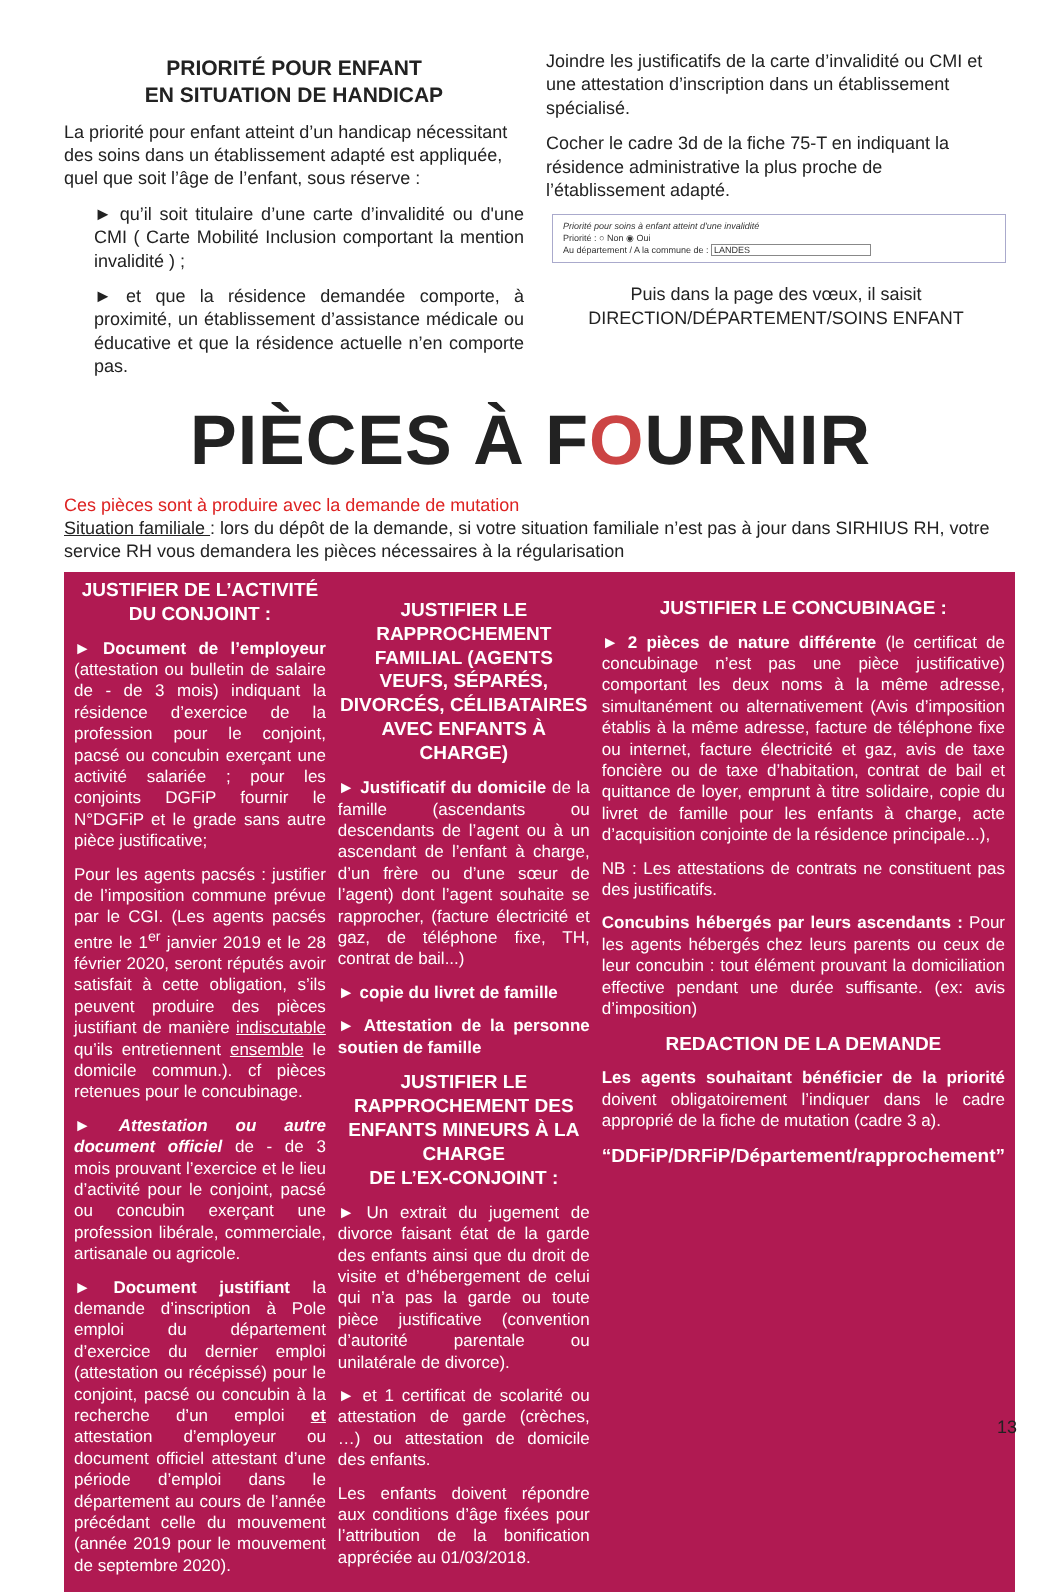PRIORITÉ POUR ENFANT
EN SITUATION DE HANDICAP
La priorité pour enfant atteint d’un handicap nécessitant des soins dans un établissement adapté est appliquée, quel que soit l’âge de l’enfant, sous réserve :
► qu’il soit titulaire d’une carte d’invalidité ou d'une CMI ( Carte Mobilité Inclusion comportant la mention invalidité ) ;
► et que la résidence demandée comporte, à proximité, un établissement d’assistance médicale ou éducative et que la résidence actuelle n’en comporte pas.
Joindre les justificatifs de la carte d’invalidité ou CMI et une attestation d’inscription dans un établissement spécialisé.
Cocher le cadre 3d de la fiche 75-T en indiquant la résidence administrative la plus proche de l’établissement adapté.
Priorité pour soins à enfant atteint d'une invalidité
Priorité : ○ Non ◉ Oui
Au département / A la commune de : LANDES
Puis dans la page des vœux, il saisit
DIRECTION/DÉPARTEMENT/SOINS ENFANT
PIÈCES À FOURNIR
Ces pièces sont à produire avec la demande de mutation
Situation familiale : lors du dépôt de la demande, si votre situation familiale n’est pas à jour dans SIRHIUS RH, votre service RH vous demandera les pièces nécessaires à la régularisation
JUSTIFIER DE L’ACTIVITÉ
DU CONJOINT :
► Document de l’employeur (attestation ou bulletin de salaire de - de 3 mois) indiquant la résidence d’exercice de la profession pour le conjoint, pacsé ou concubin exerçant une activité salariée ; pour les conjoints DGFiP fournir le N°DGFiP et le grade sans autre pièce justificative;
Pour les agents pacsés : justifier de l’imposition commune prévue par le CGI. (Les agents pacsés entre le 1<sup>er</sup> janvier 2019 et le 28 février 2020, seront réputés avoir satisfait à cette obligation, s’ils peuvent produire des pièces justifiant de manière indiscutable qu’ils entretiennent ensemble le domicile commun.). cf pièces retenues pour le concubinage.
► Attestation ou autre document officiel de - de 3 mois prouvant l’exercice et le lieu d’activité pour le conjoint, pacsé ou concubin exerçant une profession libérale, commerciale, artisanale ou agricole.
► Document justifiant la demande d’inscription à Pole emploi du département d’exercice du dernier emploi (attestation ou récépissé) pour le conjoint, pacsé ou concubin à la recherche d’un emploi et attestation d’employeur ou document officiel attestant d’une période d’emploi dans le département au cours de l’année précédant celle du mouvement (année 2019 pour le mouvement de septembre 2020).
JUSTIFIER LE RAPPROCHEMENT FAMILIAL (AGENTS VEUFS, SÉPARÉS, DIVORCÉS, CÉLIBATAIRES AVEC ENFANTS À CHARGE)
► Justificatif du domicile de la famille (ascendants ou descendants de l’agent ou à un ascendant de l’enfant à charge, d’un frère ou d’une sœur de l’agent) dont l’agent souhaite se rapprocher, (facture électricité et gaz, de téléphone fixe, TH, contrat de bail...)
► copie du livret de famille
► Attestation de la personne soutien de famille
JUSTIFIER LE RAPPROCHEMENT DES ENFANTS MINEURS À LA CHARGE
DE L’EX-CONJOINT :
► Un extrait du jugement de divorce faisant état de la garde des enfants ainsi que du droit de visite et d’hébergement de celui qui n’a pas la garde ou toute pièce justificative (convention d’autorité parentale ou unilatérale de divorce).
► et 1 certificat de scolarité ou attestation de garde (crèches, …) ou attestation de domicile des enfants.
Les enfants doivent répondre aux conditions d’âge fixées pour l’attribution de la bonification appréciée au 01/03/2018.
JUSTIFIER LE CONCUBINAGE :
► 2 pièces de nature différente (le certificat de concubinage n’est pas une pièce justificative) comportant les deux noms à la même adresse, simultanément ou alternativement (Avis d’imposition établis à la même adresse, facture de téléphone fixe ou internet, facture électricité et gaz, avis de taxe foncière ou de taxe d’habitation, contrat de bail et quittance de loyer, emprunt à titre solidaire, copie du livret de famille pour les enfants à charge, acte d’acquisition conjointe de la résidence principale...),
NB : Les attestations de contrats ne constituent pas des justificatifs.
Concubins hébergés par leurs ascendants : Pour les agents hébergés chez leurs parents ou ceux de leur concubin : tout élément prouvant la domiciliation effective pendant une durée suffisante. (ex: avis d’imposition)
REDACTION DE LA DEMANDE
Les agents souhaitant bénéficier de la priorité doivent obligatoirement l’indiquer dans le cadre approprié de la fiche de mutation (cadre 3 a).
“DDFiP/DRFiP/Département/rapprochement”
13